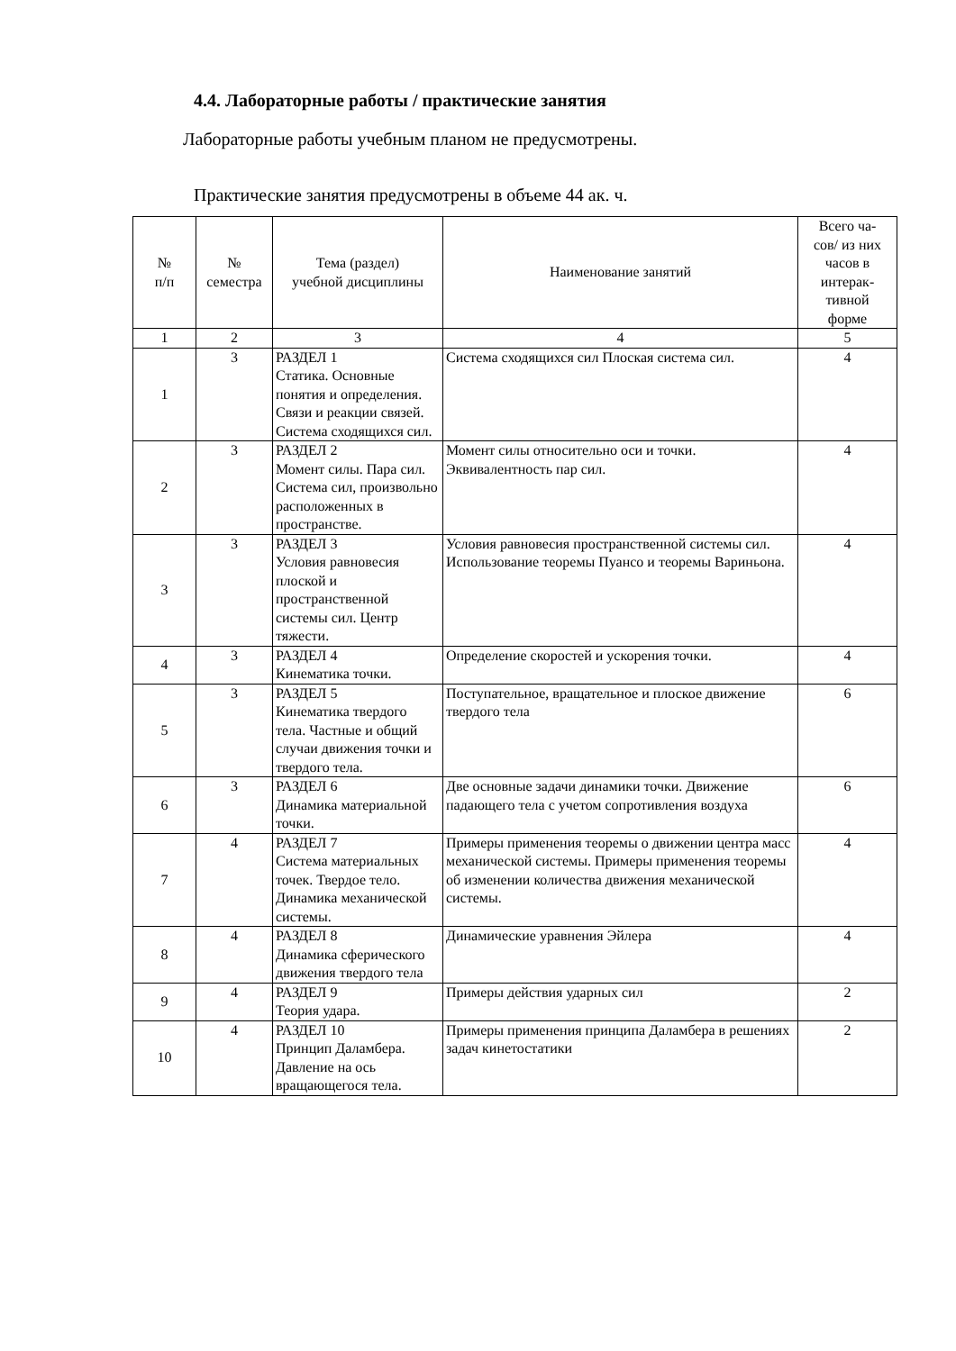4.4. Лабораторные работы / практические занятия
Лабораторные работы учебным планом не предусмотрены.
Практические занятия предусмотрены в объеме 44 ак. ч.
| № п/п | № семестра | Тема (раздел) учебной дисциплины | Наименование занятий | Всего ча- сов/ из них часов в интерак- тивной форме |
| --- | --- | --- | --- | --- |
| 1 | 2 | 3 | 4 | 5 |
| 1 | 3 | РАЗДЕЛ 1 Статика. Основные понятия и определения. Связи и реакции связей. Система сходящихся сил. | Система сходящихся сил Плоская система сил. | 4 |
| 2 | 3 | РАЗДЕЛ 2 Момент силы. Пара сил. Система сил, произвольно расположенных в пространстве. | Момент силы относительно оси и точки. Эквивалентность пар сил. | 4 |
| 3 | 3 | РАЗДЕЛ 3 Условия равновесия плоской и пространственной системы сил. Центр тяжести. | Условия равновесия пространственной системы сил. Использование теоремы Пуансо и теоремы Вариньона. | 4 |
| 4 | 3 | РАЗДЕЛ 4 Кинематика точки. | Определение скоростей и ускорения точки. | 4 |
| 5 | 3 | РАЗДЕЛ 5 Кинематика твердого тела. Частные и общий случаи движения точки и твердого тела. | Поступательное, вращательное и плоское движение твердого тела | 6 |
| 6 | 3 | РАЗДЕЛ 6 Динамика материальной точки. | Две основные задачи динамики точки. Движение падающего тела с учетом сопротивления воздуха | 6 |
| 7 | 4 | РАЗДЕЛ 7 Система материальных точек. Твердое тело. Динамика механической системы. | Примеры применения теоремы о движении центра масс механической системы. Примеры применения теоремы об изменении количества движения механической системы. | 4 |
| 8 | 4 | РАЗДЕЛ 8 Динамика сферического движения твердого тела | Динамические уравнения Эйлера | 4 |
| 9 | 4 | РАЗДЕЛ 9 Теория удара. | Примеры действия ударных сил | 2 |
| 10 | 4 | РАЗДЕЛ 10 Принцип Даламбера. Давление на ось вращающегося тела. | Примеры применения принципа Даламбера в решениях задач кинетостатики | 2 |